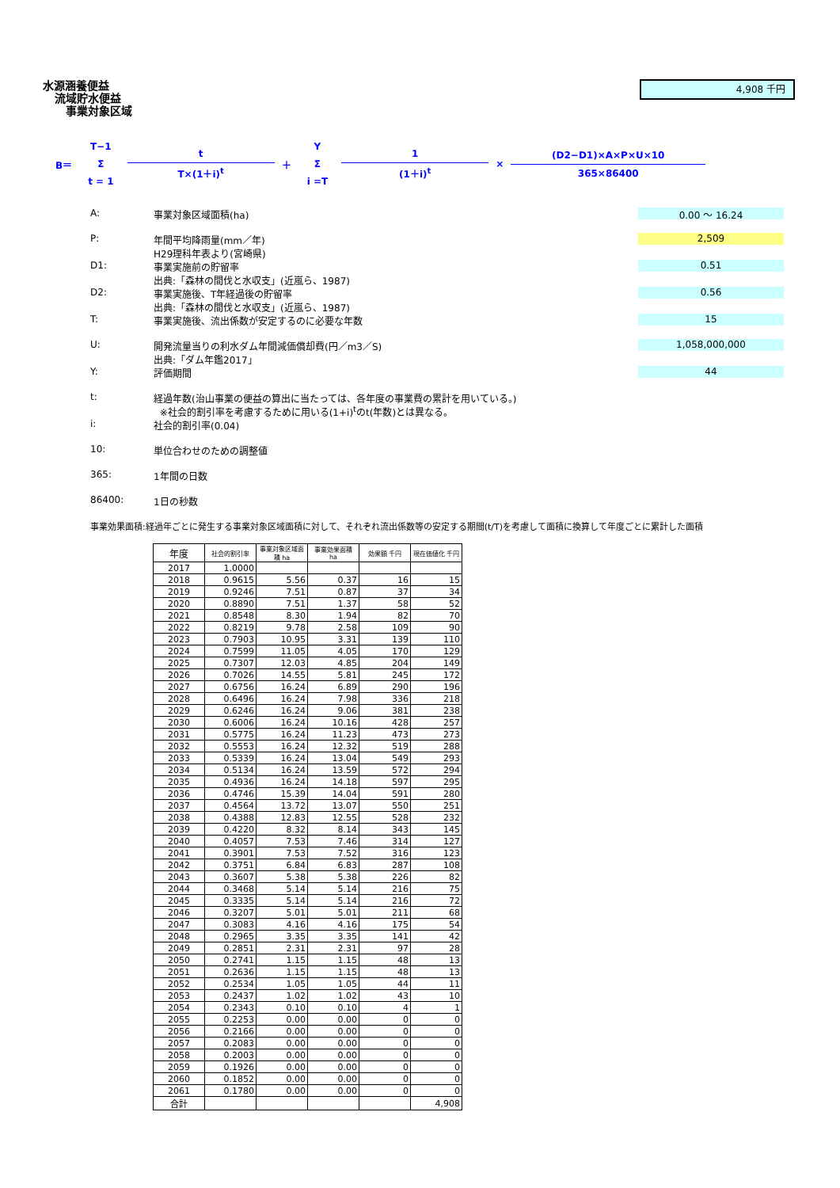水源涵養便益
流域貯水便益
事業対象区域
4,908 千円
B＝ T−1 Σ t = 1 t T×(1＋i)<sup>t</sup> ＋ Y Σ i =T 1 (1＋i)<sup>t</sup> × (D2−D1)×A×P×U×10 365×86400
A: 事業対象区域面積(ha)
0.00 ～ 16.24
P: 年間平均降雨量(mm／年)
H29理科年表より(宮崎県)
2,509
D1: 事業実施前の貯留率
出典:「森林の間伐と水収支」(近嵐ら、1987)
0.51
D2: 事業実施後、T年経過後の貯留率
出典:「森林の間伐と水収支」(近嵐ら、1987)
0.56
T: 事業実施後、流出係数が安定するのに必要な年数
15
U: 開発流量当りの利水ダム年間減価償却費(円／m3／S)
出典:「ダム年鑑2017」
1,058,000,000
Y: 評価期間
44
t: 経過年数(治山事業の便益の算出に当たっては、各年度の事業費の累計を用いている。)
※社会的割引率を考慮するために用いる(1+i)<sup>t</sup>のt(年数)とは異なる。
i: 社会的割引率(0.04)
10: 単位合わせのための調整値
365: 1年間の日数
86400: 1日の秒数
事業効果面積:経過年ごとに発生する事業対象区域面積に対して、それぞれ流出係数等の安定する期間(t/T)を考慮して面積に換算して年度ごとに累計した面積
| 年度 | 社会的割引率 | 事業対象区域面積 ha | 事業効果面積 ha | 効果額 千円 | 現在価値化 千円 |
| --- | --- | --- | --- | --- | --- |
| 2017 | 1.0000 | | | | |
| 2018 | 0.9615 | 5.56 | 0.37 | 16 | 15 |
| 2019 | 0.9246 | 7.51 | 0.87 | 37 | 34 |
| 2020 | 0.8890 | 7.51 | 1.37 | 58 | 52 |
| 2021 | 0.8548 | 8.30 | 1.94 | 82 | 70 |
| 2022 | 0.8219 | 9.78 | 2.58 | 109 | 90 |
| 2023 | 0.7903 | 10.95 | 3.31 | 139 | 110 |
| 2024 | 0.7599 | 11.05 | 4.05 | 170 | 129 |
| 2025 | 0.7307 | 12.03 | 4.85 | 204 | 149 |
| 2026 | 0.7026 | 14.55 | 5.81 | 245 | 172 |
| 2027 | 0.6756 | 16.24 | 6.89 | 290 | 196 |
| 2028 | 0.6496 | 16.24 | 7.98 | 336 | 218 |
| 2029 | 0.6246 | 16.24 | 9.06 | 381 | 238 |
| 2030 | 0.6006 | 16.24 | 10.16 | 428 | 257 |
| 2031 | 0.5775 | 16.24 | 11.23 | 473 | 273 |
| 2032 | 0.5553 | 16.24 | 12.32 | 519 | 288 |
| 2033 | 0.5339 | 16.24 | 13.04 | 549 | 293 |
| 2034 | 0.5134 | 16.24 | 13.59 | 572 | 294 |
| 2035 | 0.4936 | 16.24 | 14.18 | 597 | 295 |
| 2036 | 0.4746 | 15.39 | 14.04 | 591 | 280 |
| 2037 | 0.4564 | 13.72 | 13.07 | 550 | 251 |
| 2038 | 0.4388 | 12.83 | 12.55 | 528 | 232 |
| 2039 | 0.4220 | 8.32 | 8.14 | 343 | 145 |
| 2040 | 0.4057 | 7.53 | 7.46 | 314 | 127 |
| 2041 | 0.3901 | 7.53 | 7.52 | 316 | 123 |
| 2042 | 0.3751 | 6.84 | 6.83 | 287 | 108 |
| 2043 | 0.3607 | 5.38 | 5.38 | 226 | 82 |
| 2044 | 0.3468 | 5.14 | 5.14 | 216 | 75 |
| 2045 | 0.3335 | 5.14 | 5.14 | 216 | 72 |
| 2046 | 0.3207 | 5.01 | 5.01 | 211 | 68 |
| 2047 | 0.3083 | 4.16 | 4.16 | 175 | 54 |
| 2048 | 0.2965 | 3.35 | 3.35 | 141 | 42 |
| 2049 | 0.2851 | 2.31 | 2.31 | 97 | 28 |
| 2050 | 0.2741 | 1.15 | 1.15 | 48 | 13 |
| 2051 | 0.2636 | 1.15 | 1.15 | 48 | 13 |
| 2052 | 0.2534 | 1.05 | 1.05 | 44 | 11 |
| 2053 | 0.2437 | 1.02 | 1.02 | 43 | 10 |
| 2054 | 0.2343 | 0.10 | 0.10 | 4 | 1 |
| 2055 | 0.2253 | 0.00 | 0.00 | 0 | 0 |
| 2056 | 0.2166 | 0.00 | 0.00 | 0 | 0 |
| 2057 | 0.2083 | 0.00 | 0.00 | 0 | 0 |
| 2058 | 0.2003 | 0.00 | 0.00 | 0 | 0 |
| 2059 | 0.1926 | 0.00 | 0.00 | 0 | 0 |
| 2060 | 0.1852 | 0.00 | 0.00 | 0 | 0 |
| 2061 | 0.1780 | 0.00 | 0.00 | 0 | 0 |
| 合計 | | | | | 4,908 |